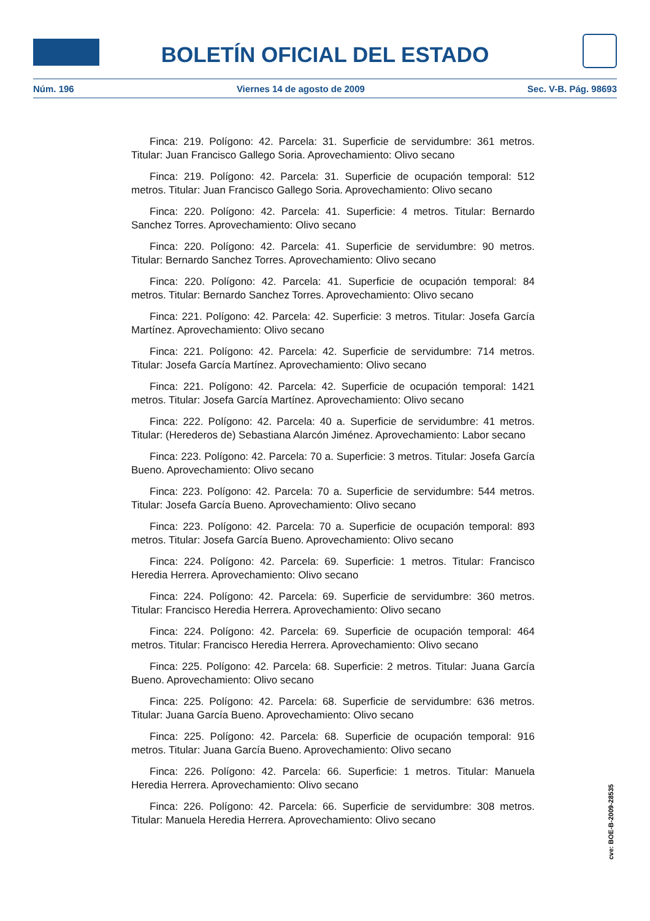BOLETÍN OFICIAL DEL ESTADO
Núm. 196 Viernes 14 de agosto de 2009 Sec. V-B. Pág. 98693
Finca: 219. Polígono: 42. Parcela: 31. Superficie de servidumbre: 361 metros. Titular: Juan Francisco Gallego Soria. Aprovechamiento: Olivo secano
Finca: 219. Polígono: 42. Parcela: 31. Superficie de ocupación temporal: 512 metros. Titular: Juan Francisco Gallego Soria. Aprovechamiento: Olivo secano
Finca: 220. Polígono: 42. Parcela: 41. Superficie: 4 metros. Titular: Bernardo Sanchez Torres. Aprovechamiento: Olivo secano
Finca: 220. Polígono: 42. Parcela: 41. Superficie de servidumbre: 90 metros. Titular: Bernardo Sanchez Torres. Aprovechamiento: Olivo secano
Finca: 220. Polígono: 42. Parcela: 41. Superficie de ocupación temporal: 84 metros. Titular: Bernardo Sanchez Torres. Aprovechamiento: Olivo secano
Finca: 221. Polígono: 42. Parcela: 42. Superficie: 3 metros. Titular: Josefa García Martínez. Aprovechamiento: Olivo secano
Finca: 221. Polígono: 42. Parcela: 42. Superficie de servidumbre: 714 metros. Titular: Josefa García Martínez. Aprovechamiento: Olivo secano
Finca: 221. Polígono: 42. Parcela: 42. Superficie de ocupación temporal: 1421 metros. Titular: Josefa García Martínez. Aprovechamiento: Olivo secano
Finca: 222. Polígono: 42. Parcela: 40 a. Superficie de servidumbre: 41 metros. Titular: (Herederos de) Sebastiana Alarcón Jiménez. Aprovechamiento: Labor secano
Finca: 223. Polígono: 42. Parcela: 70 a. Superficie: 3 metros. Titular: Josefa García Bueno. Aprovechamiento: Olivo secano
Finca: 223. Polígono: 42. Parcela: 70 a. Superficie de servidumbre: 544 metros. Titular: Josefa García Bueno. Aprovechamiento: Olivo secano
Finca: 223. Polígono: 42. Parcela: 70 a. Superficie de ocupación temporal: 893 metros. Titular: Josefa García Bueno. Aprovechamiento: Olivo secano
Finca: 224. Polígono: 42. Parcela: 69. Superficie: 1 metros. Titular: Francisco Heredia Herrera. Aprovechamiento: Olivo secano
Finca: 224. Polígono: 42. Parcela: 69. Superficie de servidumbre: 360 metros. Titular: Francisco Heredia Herrera. Aprovechamiento: Olivo secano
Finca: 224. Polígono: 42. Parcela: 69. Superficie de ocupación temporal: 464 metros. Titular: Francisco Heredia Herrera. Aprovechamiento: Olivo secano
Finca: 225. Polígono: 42. Parcela: 68. Superficie: 2 metros. Titular: Juana García Bueno. Aprovechamiento: Olivo secano
Finca: 225. Polígono: 42. Parcela: 68. Superficie de servidumbre: 636 metros. Titular: Juana García Bueno. Aprovechamiento: Olivo secano
Finca: 225. Polígono: 42. Parcela: 68. Superficie de ocupación temporal: 916 metros. Titular: Juana García Bueno. Aprovechamiento: Olivo secano
Finca: 226. Polígono: 42. Parcela: 66. Superficie: 1 metros. Titular: Manuela Heredia Herrera. Aprovechamiento: Olivo secano
Finca: 226. Polígono: 42. Parcela: 66. Superficie de servidumbre: 308 metros. Titular: Manuela Heredia Herrera. Aprovechamiento: Olivo secano
cve: BOE-B-2009-28535